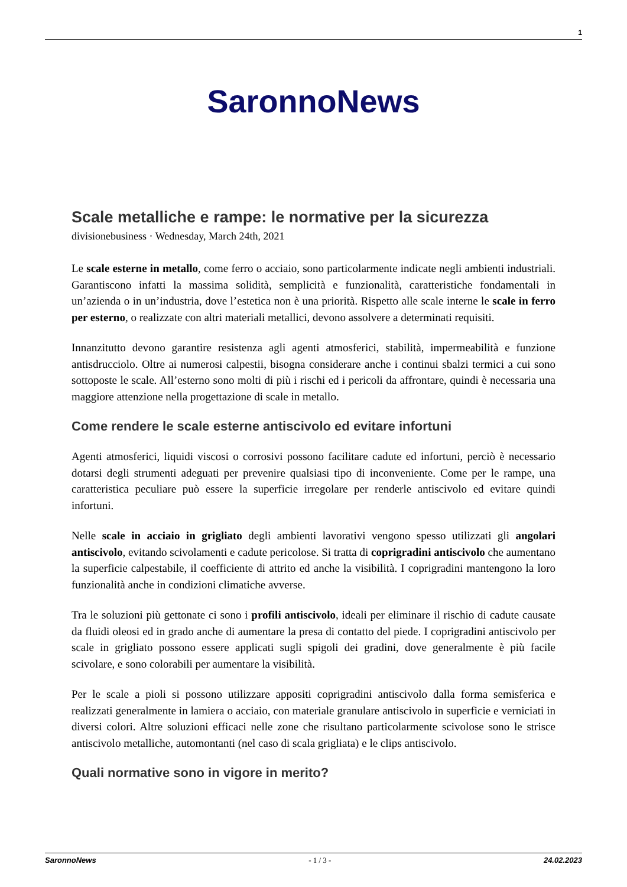1
SaronnoNews
Scale metalliche e rampe: le normative per la sicurezza
divisionebusiness · Wednesday, March 24th, 2021
Le scale esterne in metallo, come ferro o acciaio, sono particolarmente indicate negli ambienti industriali. Garantiscono infatti la massima solidità, semplicità e funzionalità, caratteristiche fondamentali in un’azienda o in un’industria, dove l’estetica non è una priorità. Rispetto alle scale interne le scale in ferro per esterno, o realizzate con altri materiali metallici, devono assolvere a determinati requisiti.
Innanzitutto devono garantire resistenza agli agenti atmosferici, stabilità, impermeabilità e funzione antisdrucciolo. Oltre ai numerosi calpestii, bisogna considerare anche i continui sbalzi termici a cui sono sottoposte le scale. All’esterno sono molti di più i rischi ed i pericoli da affrontare, quindi è necessaria una maggiore attenzione nella progettazione di scale in metallo.
Come rendere le scale esterne antiscivolo ed evitare infortuni
Agenti atmosferici, liquidi viscosi o corrosivi possono facilitare cadute ed infortuni, perciò è necessario dotarsi degli strumenti adeguati per prevenire qualsiasi tipo di inconveniente. Come per le rampe, una caratteristica peculiare può essere la superficie irregolare per renderle antiscivolo ed evitare quindi infortuni.
Nelle scale in acciaio in grigliato degli ambienti lavorativi vengono spesso utilizzati gli angolari antiscivolo, evitando scivolamenti e cadute pericolose. Si tratta di coprigradini antiscivolo che aumentano la superficie calpestabile, il coefficiente di attrito ed anche la visibilità. I coprigradini mantengono la loro funzionalità anche in condizioni climatiche avverse.
Tra le soluzioni più gettonate ci sono i profili antiscivolo, ideali per eliminare il rischio di cadute causate da fluidi oleosi ed in grado anche di aumentare la presa di contatto del piede. I coprigradini antiscivolo per scale in grigliato possono essere applicati sugli spigoli dei gradini, dove generalmente è più facile scivolare, e sono colorabili per aumentare la visibilità.
Per le scale a pioli si possono utilizzare appositi coprigradini antiscivolo dalla forma semisferica e realizzati generalmente in lamiera o acciaio, con materiale granulare antiscivolo in superficie e verniciati in diversi colori. Altre soluzioni efficaci nelle zone che risultano particolarmente scivolose sono le strisce antiscivolo metalliche, automontanti (nel caso di scala grigliata) e le clips antiscivolo.
Quali normative sono in vigore in merito?
SaronnoNews - 1 / 3 - 24.02.2023